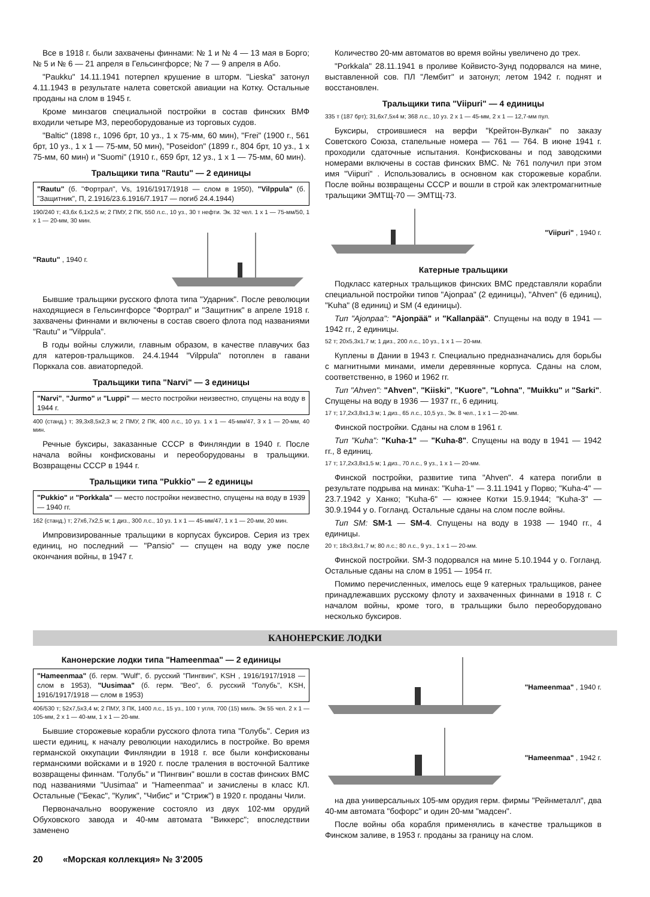Все в 1918 г. были захвачены финнами: № 1 и № 4 — 13 мая в Борго; № 5 и № 6 — 21 апреля в Гельсингфорсе; № 7 — 9 апреля в Або.
"Paukku" 14.11.1941 потерпел крушение в шторм. "Lieska" затонул 4.11.1943 в результате налета советской авиации на Котку. Остальные проданы на слом в 1945 г.
Кроме минзагов специальной постройки в состав финских ВМФ входили четыре МЗ, переоборудованые из торговых судов.
"Baltic" (1898 г., 1096 брт, 10 уз., 1 x 75-мм, 60 мин), "Frei" (1900 г., 561 брт, 10 уз., 1 x 1 — 75-мм, 50 мин), "Poseidon" (1899 г., 804 брт, 10 уз., 1 x 75-мм, 60 мин) и "Suomi" (1910 г., 659 брт, 12 уз., 1 x 1 — 75-мм, 60 мин).
Тральщики типа "Rautu" — 2 единицы
"Rautu" (б. "Фортрал", Vs, 1916/1917/1918 — слом в 1950), "Vilppula" (б. "Защитник", П, 2.1916/23.6.1916/7.1917 — погиб 24.4.1944)
190/240 т; 43,6х 6,1х2,5 м; 2 ПМУ, 2 ПК, 550 л.с., 10 уз., 30 т нефти. Эк. 32 чел. 1 x 1 — 75-мм/50, 1 x 1 — 20-мм, 30 мин.
"Rautu" , 1940 г.
Бывшие тральщики русского флота типа "Ударник". После революции находящиеся в Гельсингфорсе "Фортрал" и "Защитник" в апреле 1918 г. захвачены финнами и включены в состав своего флота под названиями "Rautu" и "Vilppula".
В годы войны служили, главным образом, в качестве плавучих баз для катеров-тральщиков. 24.4.1944 "Vilppula" потоплен в гавани Порккала сов. авиаторпедой.
Тральщики типа "Narvi" — 3 единицы
"Narvi", "Jurmo" и "Luppi" — место постройки неизвестно, спущены на воду в 1944 г.
400 (станд.) т; 39,3х8,5х2,3 м; 2 ПМУ, 2 ПК, 400 л.с., 10 уз. 1 x 1 — 45-мм/47, 3 x 1 — 20-мм, 40 мин.
Речные буксиры, заказанные СССР в Финляндии в 1940 г. После начала войны конфискованы и переоборудованы в тральщики. Возвращены СССР в 1944 г.
Тральщики типа "Pukkio" — 2 единицы
"Pukkio" и "Porkkala" — место постройки неизвестно, спущены на воду в 1939 — 1940 гг.
162 (станд.) т; 27х6,7х2,5 м; 1 диз., 300 л.с., 10 уз. 1 x 1 — 45-мм/47, 1 x 1 — 20-мм, 20 мин.
Импровизированные тральщики в корпусах буксиров. Серия из трех единиц, но последний — "Pansio" — спущен на воду уже после окончания войны, в 1947 г.
Количество 20-мм автоматов во время войны увеличено до трех.
"Porkkala" 28.11.1941 в проливе Койвисто-Зунд подорвался на мине, выставленной сов. ПЛ "Лембит" и затонул; летом 1942 г. поднят и восстановлен.
Тральщики типа "Viipuri" — 4 единицы
335 т (187 брт); 31,6х7,5х4 м; 368 л.с., 10 уз. 2 x 1 — 45-мм, 2 x 1 — 12,7-мм пул.
Буксиры, строившиеся на верфи "Крейтон-Вулкан" по заказу Советского Союза, стапельные номера — 761 — 764. В июне 1941 г. проходили сдаточные испытания. Конфискованы и под заводскими номерами включены в состав финских ВМС. № 761 получил при этом имя "Viipuri" . Использовались в основном как сторожевые корабли. После войны возвращены СССР и вошли в строй как электромагнитные тральщики ЭМТЩ-70 — ЭМТЩ-73.
"Viipuri" , 1940 г.
Катерные тральщики
Подкласс катерных тральщиков финских ВМС представляли корабли специальной постройки типов "Ajonpaa" (2 единицы), "Ahven" (6 единиц), "Kuha" (8 единиц) и SM (4 единицы).
Тип "Ajonpaa": "Ajonpää" и "Kallanpää". Спущены на воду в 1941 — 1942 гг., 2 единицы.
52 т; 20х5,3х1,7 м; 1 диз., 200 л.с., 10 уз., 1 x 1 — 20-мм.
Куплены в Дании в 1943 г. Специально предназначались для борьбы с магнитными минами, имели деревянные корпуса. Сданы на слом, соответственно, в 1960 и 1962 гг.
Тип "Ahven": "Ahven", "Kiiski", "Kuore", "Lohna", "Muikku" и "Sarki". Спущены на воду в 1936 — 1937 гг., 6 единиц.
17 т; 17,2х3,8х1,3 м; 1 диз., 65 л.с., 10,5 уз., Эк. 8 чел., 1 x 1 — 20-мм.
Финской постройки. Сданы на слом в 1961 г.
Тип "Kuha": "Kuha-1" — "Kuha-8". Спущены на воду в 1941 — 1942 гг., 8 единиц.
17 т; 17,2х3,8х1,5 м; 1 диз., 70 л.с., 9 уз., 1 x 1 — 20-мм.
Финской постройки, развитие типа "Ahven". 4 катера погибли в результате подрыва на минах: "Kuha-1" — 3.11.1941 у Порво; "Kuha-4" — 23.7.1942 у Ханко; "Kuha-6" — южнее Котки 15.9.1944; "Kuha-3" — 30.9.1944 у о. Гогланд. Остальные сданы на слом после войны.
Тип SM: SM-1 — SM-4. Спущены на воду в 1938 — 1940 гг., 4 единицы.
20 т; 18х3,8х1,7 м; 80 л.с.; 80 л.с., 9 уз., 1 x 1 — 20-мм.
Финской постройки. SM-3 подорвался на мине 5.10.1944 у о. Гогланд. Остальные сданы на слом в 1951 — 1954 гг.
Помимо перечисленных, имелось еще 9 катерных тральщиков, ранее принадлежавших русскому флоту и захваченных финнами в 1918 г. С началом войны, кроме того, в тральщики было переоборудовано несколько буксиров.
КАНОНЕРСКИЕ ЛОДКИ
Канонерские лодки типа "Hameenmaa" — 2 единицы
"Hameenmaa" (б. герм. "Wulf", б. русский "Пингвин", KSH , 1916/1917/1918 — слом в 1953), "Uusimaa" (б. герм. "Вео", б. русский "Голубь", KSH, 1916/1917/1918 — слом в 1953)
406/530 т; 52х7,5х3,4 м; 2 ПМУ, 3 ПК, 1400 л.с., 15 уз., 100 т угля, 700 (15) миль. Эк 55 чел. 2 x 1 — 105-мм, 2 x 1 — 40-мм, 1 x 1 — 20-мм.
Бывшие сторожевые корабли русского флота типа "Голубь". Серия из шести единиц, к началу революции находились в постройке. Во время германской оккупации Финляндии в 1918 г. все были конфискованы германскими войсками и в 1920 г. после траления в восточной Балтике возвращены финнам. "Голубь" и "Пингвин" вошли в состав финских ВМС под названиями "Uusimaa" и "Hameenmaa" и зачислены в класс КЛ. Остальные ("Бекас", "Кулик", "Чибис" и "Стриж") в 1920 г. проданы Чили.
Первоначально вооружение состояло из двух 102-мм орудий Обуховского завода и 40-мм автомата "Виккерс"; впоследствии заменено
"Hameenmaa" , 1940 г.
"Hameenmaa" , 1942 г.
на два универсальных 105-мм орудия герм. фирмы "Рейнметалл", два 40-мм автомата "бофорс" и один 20-мм "мадсен".
После войны оба корабля применялись в качестве тральщиков в Финском заливе, в 1953 г. проданы за границу на слом.
20 «Морская коллекция» № 3’2005